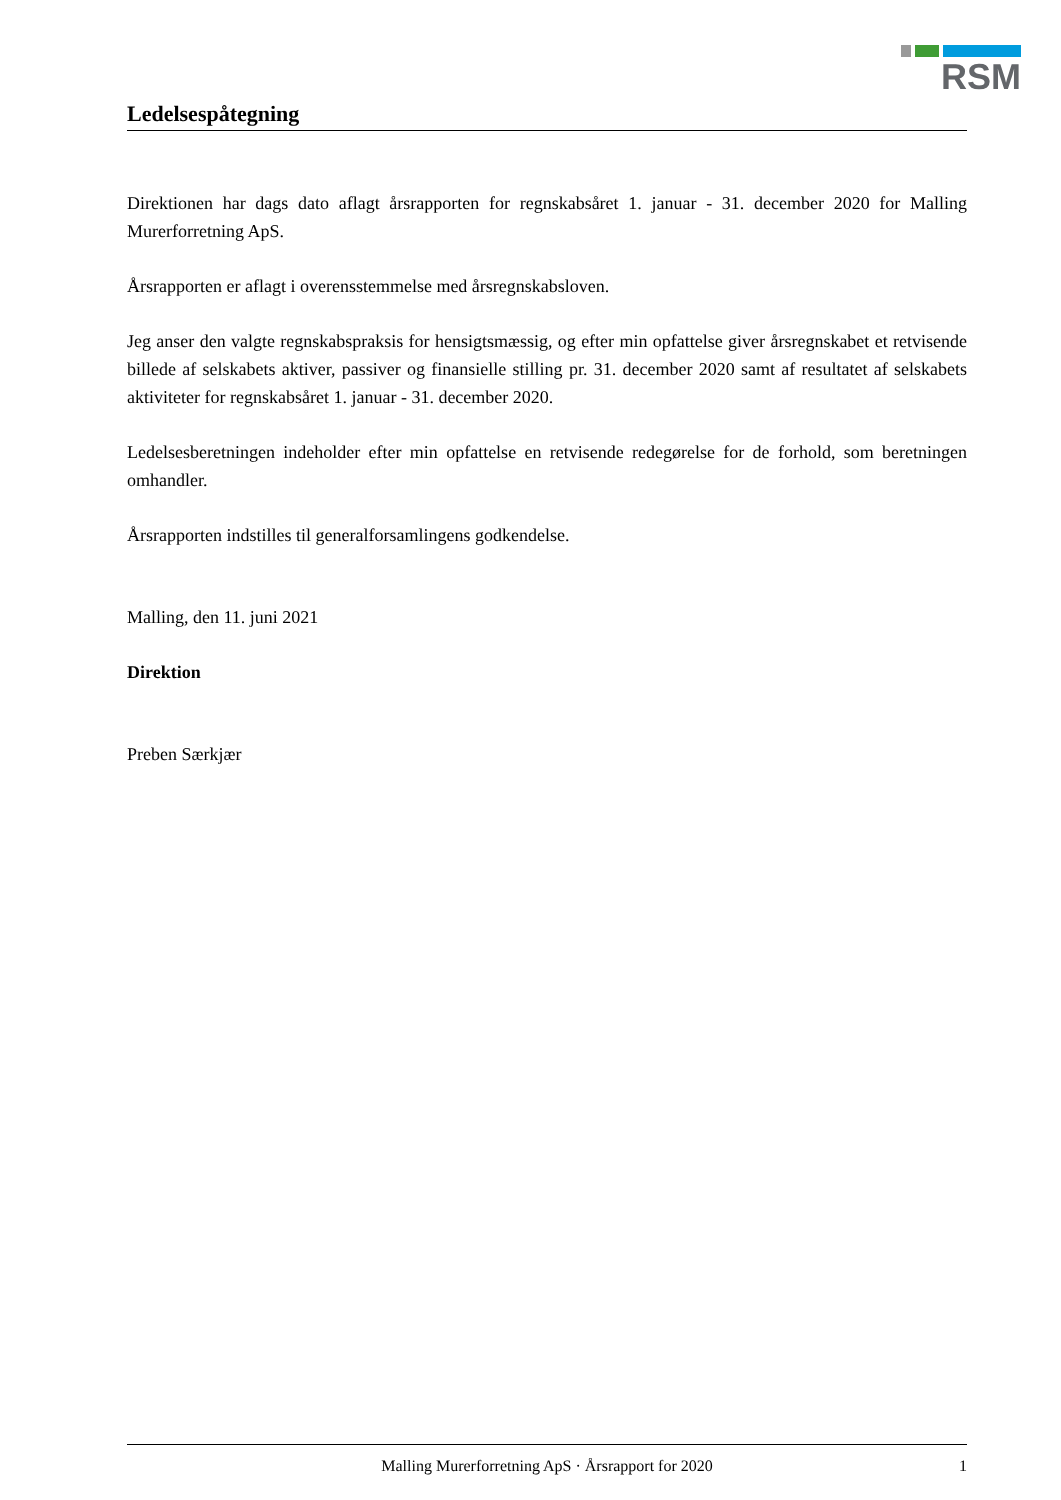RSM
Ledelsespåtegning
Direktionen har dags dato aflagt årsrapporten for regnskabsåret 1. januar - 31. december 2020 for Malling Murerforretning ApS.
Årsrapporten er aflagt i overensstemmelse med årsregnskabsloven.
Jeg anser den valgte regnskabspraksis for hensigtsmæssig, og efter min opfattelse giver årsregnskabet et retvisende billede af selskabets aktiver, passiver og finansielle stilling pr. 31. december 2020 samt af resultatet af selskabets aktiviteter for regnskabsåret 1. januar - 31. december 2020.
Ledelsesberetningen indeholder efter min opfattelse en retvisende redegørelse for de forhold, som beretningen omhandler.
Årsrapporten indstilles til generalforsamlingens godkendelse.
Malling, den 11. juni 2021
Direktion
Preben Særkjær
Malling Murerforretning ApS · Årsrapport for 2020 1